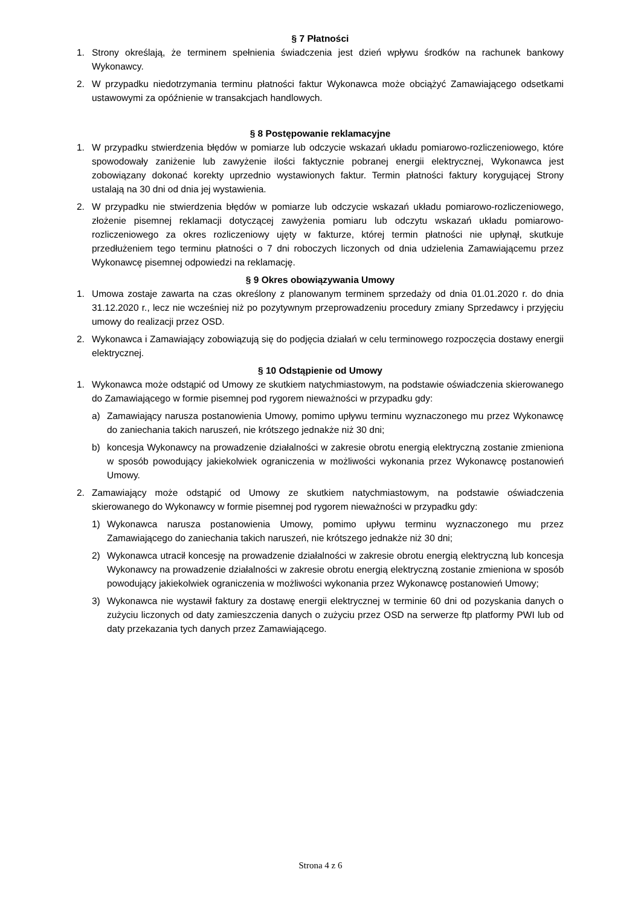§ 7 Płatności
1. Strony określają, że terminem spełnienia świadczenia jest dzień wpływu środków na rachunek bankowy Wykonawcy.
2. W przypadku niedotrzymania terminu płatności faktur Wykonawca może obciążyć Zamawiającego odsetkami ustawowymi za opóźnienie w transakcjach handlowych.
§ 8 Postępowanie reklamacyjne
1. W przypadku stwierdzenia błędów w pomiarze lub odczycie wskazań układu pomiarowo-rozliczeniowego, które spowodowały zaniżenie lub zawyżenie ilości faktycznie pobranej energii elektrycznej, Wykonawca jest zobowiązany dokonać korekty uprzednio wystawionych faktur. Termin płatności faktury korygującej Strony ustalają na 30 dni od dnia jej wystawienia.
2. W przypadku nie stwierdzenia błędów w pomiarze lub odczycie wskazań układu pomiarowo-rozliczeniowego, złożenie pisemnej reklamacji dotyczącej zawyżenia pomiaru lub odczytu wskazań układu pomiarowo-rozliczeniowego za okres rozliczeniowy ujęty w fakturze, której termin płatności nie upłynął, skutkuje przedłużeniem tego terminu płatności o 7 dni roboczych liczonych od dnia udzielenia Zamawiającemu przez Wykonawcę pisemnej odpowiedzi na reklamację.
§ 9 Okres obowiązywania Umowy
1. Umowa zostaje zawarta na czas określony z planowanym terminem sprzedaży od dnia 01.01.2020 r. do dnia 31.12.2020 r., lecz nie wcześniej niż po pozytywnym przeprowadzeniu procedury zmiany Sprzedawcy i przyjęciu umowy do realizacji przez OSD.
2. Wykonawca i Zamawiający zobowiązują się do podjęcia działań w celu terminowego rozpoczęcia dostawy energii elektrycznej.
§ 10 Odstąpienie od Umowy
1. Wykonawca może odstąpić od Umowy ze skutkiem natychmiastowym, na podstawie oświadczenia skierowanego do Zamawiającego w formie pisemnej pod rygorem nieważności w przypadku gdy:
a) Zamawiający narusza postanowienia Umowy, pomimo upływu terminu wyznaczonego mu przez Wykonawcę do zaniechania takich naruszeń, nie krótszego jednakże niż 30 dni;
b) koncesja Wykonawcy na prowadzenie działalności w zakresie obrotu energią elektryczną zostanie zmieniona w sposób powodujący jakiekolwiek ograniczenia w możliwości wykonania przez Wykonawcę postanowień Umowy.
2. Zamawiający może odstąpić od Umowy ze skutkiem natychmiastowym, na podstawie oświadczenia skierowanego do Wykonawcy w formie pisemnej pod rygorem nieważności w przypadku gdy:
1) Wykonawca narusza postanowienia Umowy, pomimo upływu terminu wyznaczonego mu przez Zamawiającego do zaniechania takich naruszeń, nie krótszego jednakże niż 30 dni;
2) Wykonawca utracił koncesję na prowadzenie działalności w zakresie obrotu energią elektryczną lub koncesja Wykonawcy na prowadzenie działalności w zakresie obrotu energią elektryczną zostanie zmieniona w sposób powodujący jakiekolwiek ograniczenia w możliwości wykonania przez Wykonawcę postanowień Umowy;
3) Wykonawca nie wystawił faktury za dostawę energii elektrycznej w terminie 60 dni od pozyskania danych o zużyciu liczonych od daty zamieszczenia danych o zużyciu przez OSD na serwerze ftp platformy PWI lub od daty przekazania tych danych przez Zamawiającego.
Strona 4 z 6